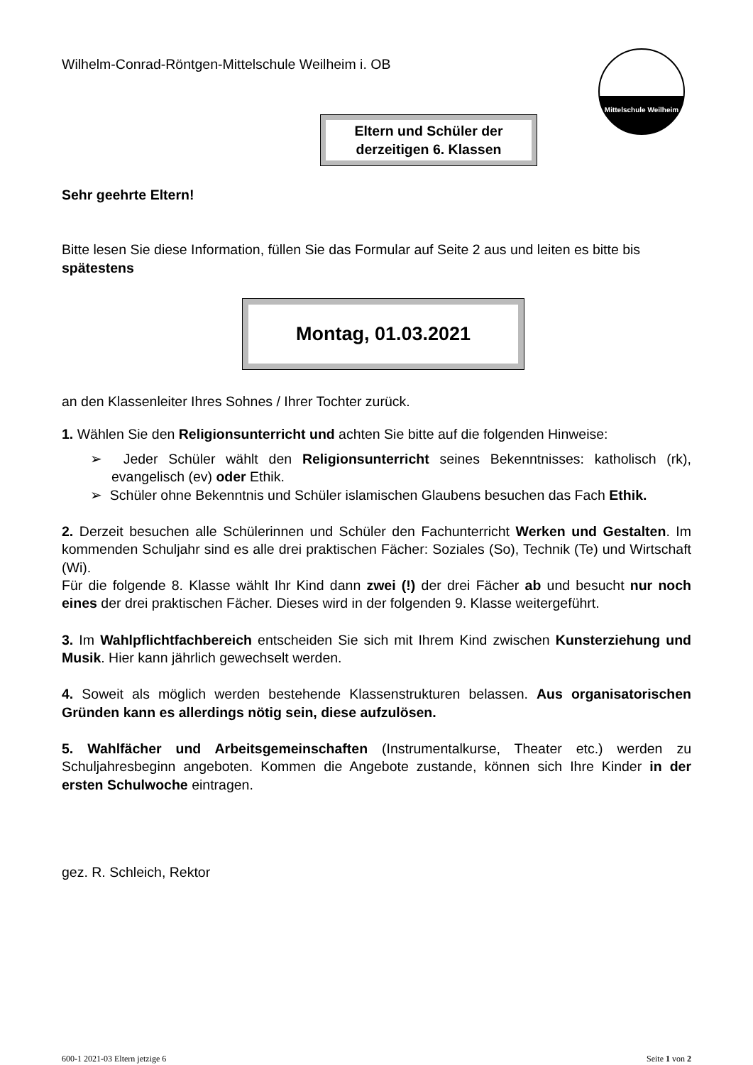Wilhelm-Conrad-Röntgen-Mittelschule Weilheim i. OB
Mittelschule Weilheim
Eltern und Schüler der
derzeitigen 6. Klassen
Sehr geehrte Eltern!
Bitte lesen Sie diese Information, füllen Sie das Formular auf Seite 2 aus und leiten es bitte bis spätestens
Montag, 01.03.2021
an den Klassenleiter Ihres Sohnes / Ihrer Tochter zurück.
1. Wählen Sie den Religionsunterricht und achten Sie bitte auf die folgenden Hinweise:
➢ Jeder Schüler wählt den Religionsunterricht seines Bekenntnisses: katholisch (rk), evangelisch (ev) oder Ethik.
➢ Schüler ohne Bekenntnis und Schüler islamischen Glaubens besuchen das Fach Ethik.
2. Derzeit besuchen alle Schülerinnen und Schüler den Fachunterricht Werken und Gestalten. Im kommenden Schuljahr sind es alle drei praktischen Fächer: Soziales (So), Technik (Te) und Wirtschaft (Wi).
Für die folgende 8. Klasse wählt Ihr Kind dann zwei (!) der drei Fächer ab und besucht nur noch eines der drei praktischen Fächer. Dieses wird in der folgenden 9. Klasse weitergeführt.
3. Im Wahlpflichtfachbereich entscheiden Sie sich mit Ihrem Kind zwischen Kunsterziehung und Musik. Hier kann jährlich gewechselt werden.
4. Soweit als möglich werden bestehende Klassenstrukturen belassen. Aus organisatorischen Gründen kann es allerdings nötig sein, diese aufzulösen.
5. Wahlfächer und Arbeitsgemeinschaften (Instrumentalkurse, Theater etc.) werden zu Schuljahresbeginn angeboten. Kommen die Angebote zustande, können sich Ihre Kinder in der ersten Schulwoche eintragen.
gez. R. Schleich, Rektor
600-1 2021-03 Eltern jetzige 6 Seite 1 von 2